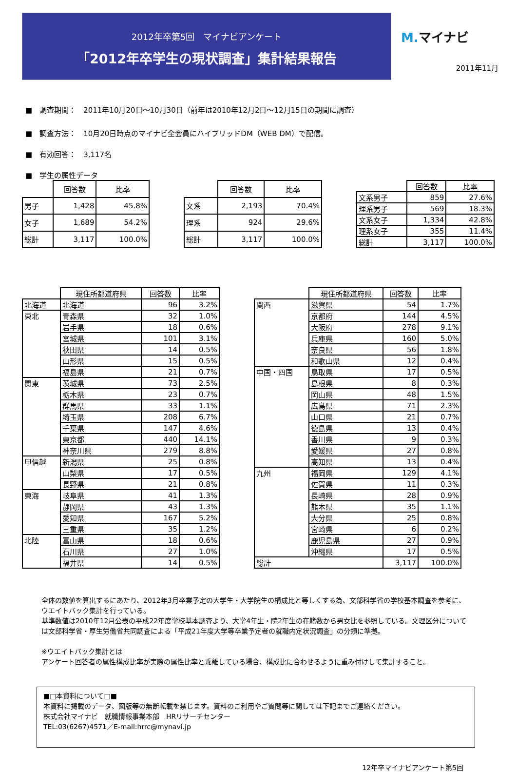2012年卒第5回　マイナビアンケート
「2012年卒学生の現状調査」集計結果報告
M. マイナビ
2011年11月
■　調査期間：　2011年10月20日～10月30日（前年は2010年12月2日～12月15日の期間に調査）
■　調査方法：　10月20日時点のマイナビ全会員にハイブリッドDM（WEB DM）で配信。
■　有効回答：　3,117名
■　学生の属性データ
| | 回答数 | 比率 |
| --- | --- | --- |
| 男子 | 1,428 | 45.8% |
| 女子 | 1,689 | 54.2% |
| 総計 | 3,117 | 100.0% |
| | 回答数 | 比率 |
| --- | --- | --- |
| 文系 | 2,193 | 70.4% |
| 理系 | 924 | 29.6% |
| 総計 | 3,117 | 100.0% |
| | 回答数 | 比率 |
| --- | --- | --- |
| 文系男子 | 859 | 27.6% |
| 理系男子 | 569 | 18.3% |
| 文系女子 | 1,334 | 42.8% |
| 理系女子 | 355 | 11.4% |
| 総計 | 3,117 | 100.0% |
| | 現住所都道府県 | 回答数 | 比率 |
| --- | --- | --- | --- |
| 北海道 | 北海道 | 96 | 3.2% |
| 東北 | 青森県 | 32 | 1.0% |
| | 岩手県 | 18 | 0.6% |
| | 宮城県 | 101 | 3.1% |
| | 秋田県 | 14 | 0.5% |
| | 山形県 | 15 | 0.5% |
| | 福島県 | 21 | 0.7% |
| 関東 | 茨城県 | 73 | 2.5% |
| | 栃木県 | 23 | 0.7% |
| | 群馬県 | 33 | 1.1% |
| | 埼玉県 | 208 | 6.7% |
| | 千葉県 | 147 | 4.6% |
| | 東京都 | 440 | 14.1% |
| | 神奈川県 | 279 | 8.8% |
| 甲信越 | 新潟県 | 25 | 0.8% |
| | 山梨県 | 17 | 0.5% |
| | 長野県 | 21 | 0.8% |
| 東海 | 岐阜県 | 41 | 1.3% |
| | 静岡県 | 43 | 1.3% |
| | 愛知県 | 167 | 5.2% |
| | 三重県 | 35 | 1.2% |
| 北陸 | 富山県 | 18 | 0.6% |
| | 石川県 | 27 | 1.0% |
| | 福井県 | 14 | 0.5% |
| | 現住所都道府県 | 回答数 | 比率 |
| --- | --- | --- | --- |
| 関西 | 滋賀県 | 54 | 1.7% |
| | 京都府 | 144 | 4.5% |
| | 大阪府 | 278 | 9.1% |
| | 兵庫県 | 160 | 5.0% |
| | 奈良県 | 56 | 1.8% |
| | 和歌山県 | 12 | 0.4% |
| 中国・四国 | 鳥取県 | 17 | 0.5% |
| | 島根県 | 8 | 0.3% |
| | 岡山県 | 48 | 1.5% |
| | 広島県 | 71 | 2.3% |
| | 山口県 | 21 | 0.7% |
| | 徳島県 | 13 | 0.4% |
| | 香川県 | 9 | 0.3% |
| | 愛媛県 | 27 | 0.8% |
| | 高知県 | 13 | 0.4% |
| 九州 | 福岡県 | 129 | 4.1% |
| | 佐賀県 | 11 | 0.3% |
| | 長崎県 | 28 | 0.9% |
| | 熊本県 | 35 | 1.1% |
| | 大分県 | 25 | 0.8% |
| | 宮崎県 | 6 | 0.2% |
| | 鹿児島県 | 27 | 0.9% |
| | 沖縄県 | 17 | 0.5% |
| 総計 | | 3,117 | 100.0% |
全体の数値を算出するにあたり、2012年3月卒業予定の大学生・大学院生の構成比と等しくする為、文部科学省の学校基本調査を参考に、ウエイトバック集計を行っている。
基準数値は2010年12月公表の平成22年度学校基本調査より、大学4年生・院2年生の在籍数から男女比を参照している。文理区分については文部科学省・厚生労働省共同調査による「平成21年度大学等卒業予定者の就職内定状況調査」の分類に準拠。
※ウエイトバック集計とは
アンケート回答者の属性構成比率が実際の属性比率と乖離している場合、構成比に合わせるように重み付けして集計すること。
■□本資料について□■
本資料に掲載のデータ、図版等の無断転載を禁じます。資料のご利用やご質問等に関しては下記までご連絡ください。
株式会社マイナビ　就職情報事業本部　HRリサーチセンター
TEL:03(6267)4571／E-mail:hrrc@mynavi.jp
12年卒マイナビアンケート第5回